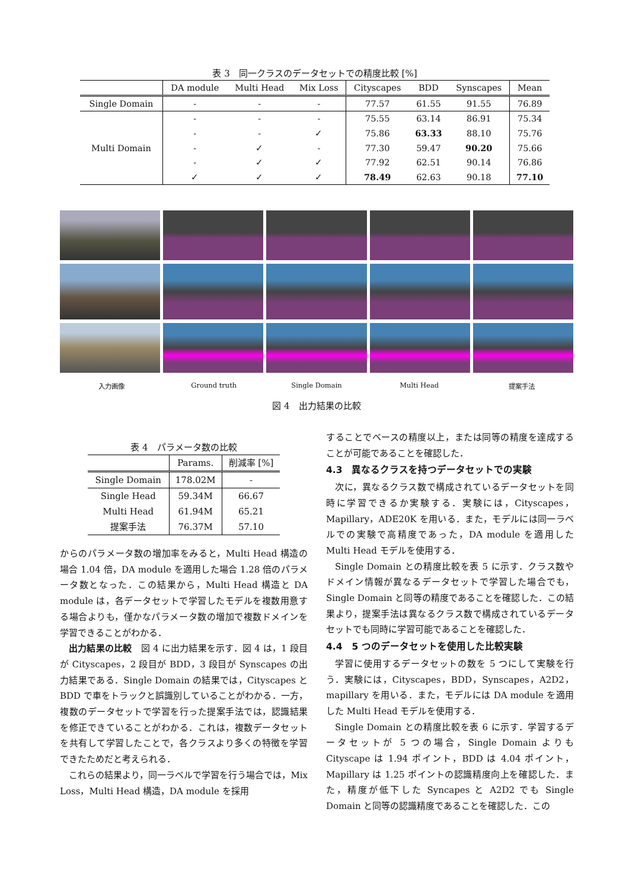表 3　同一クラスのデータセットでの精度比較 [%]
| | DA module | Multi Head | Mix Loss | Cityscapes | BDD | Synscapes | Mean |
| --- | --- | --- | --- | --- | --- | --- | --- |
| Single Domain | - | - | - | 77.57 | 61.55 | 91.55 | 76.89 |
| Multi Domain | - | - | - | 75.55 | 63.14 | 86.91 | 75.34 |
| | - | - | ✓ | 75.86 | 63.33 | 88.10 | 75.76 |
| | - | ✓ | - | 77.30 | 59.47 | 90.20 | 75.66 |
| | - | ✓ | ✓ | 77.92 | 62.51 | 90.14 | 76.86 |
| | ✓ | ✓ | ✓ | 78.49 | 62.63 | 90.18 | 77.10 |
入力画像 Ground truth Single Domain Multi Head 提案手法
図 4　出力結果の比較
表 4　パラメータ数の比較
| | Params. | 削減率 [%] |
| --- | --- | --- |
| Single Domain | 178.02M | - |
| Single Head | 59.34M | 66.67 |
| Multi Head | 61.94M | 65.21 |
| 提案手法 | 76.37M | 57.10 |
からのパラメータ数の増加率をみると，Multi Head 構造の場合 1.04 倍，DA module を適用した場合 1.28 倍のパラメータ数となった．この結果から，Multi Head 構造と DA module は，各データセットで学習したモデルを複数用意する場合よりも，僅かなパラメータ数の増加で複数ドメインを学習できることがわかる．
出力結果の比較　図 4 に出力結果を示す．図 4 は，1 段目が Cityscapes，2 段目が BDD，3 段目が Synscapes の出力結果である．Single Domain の結果では，Cityscapes と BDD で車をトラックと誤識別していることがわかる．一方，複数のデータセットで学習を行った提案手法では，認識結果を修正できていることがわかる．これは，複数データセットを共有して学習したことで，各クラスより多くの特徴を学習できたためだと考えられる．
これらの結果より，同一ラベルで学習を行う場合では，Mix Loss，Multi Head 構造，DA module を採用
することでベースの精度以上，または同等の精度を達成することが可能であることを確認した．
4.3　異なるクラスを持つデータセットでの実験
次に，異なるクラス数で構成されているデータセットを同時に学習できるか実験する．実験には，Cityscapes，Mapillary，ADE20K を用いる．また，モデルには同一ラベルでの実験で高精度であった，DA module を適用した Multi Head モデルを使用する．
Single Domain との精度比較を表 5 に示す．クラス数やドメイン情報が異なるデータセットで学習した場合でも，Single Domain と同等の精度であることを確認した．この結果より，提案手法は異なるクラス数で構成されているデータセットでも同時に学習可能であることを確認した．
4.4　5 つのデータセットを使用した比較実験
学習に使用するデータセットの数を 5 つにして実験を行う．実験には，Cityscapes，BDD，Synscapes，A2D2，mapillary を用いる．また，モデルには DA module を適用した Multi Head モデルを使用する．
Single Domain との精度比較を表 6 に示す．学習するデータセットが 5 つの場合，Single Domain よりも Cityscape は 1.94 ポイント，BDD は 4.04 ポイント，Mapillary は 1.25 ポイントの認識精度向上を確認した．また，精度が低下した Syncapes と A2D2 でも Single Domain と同等の認識精度であることを確認した．この